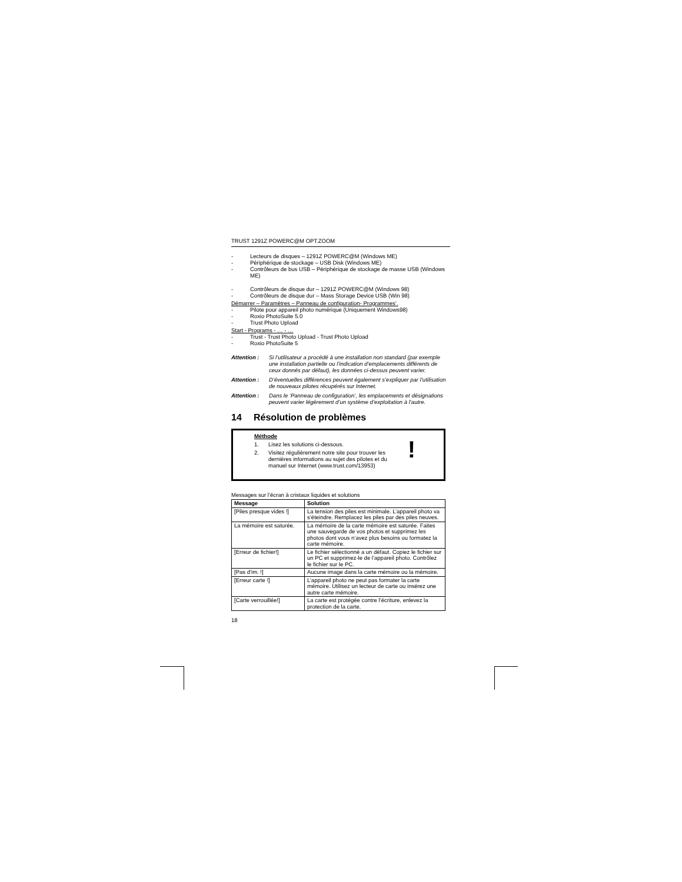TRUST 1291Z POWERC@M OPT.ZOOM
- Lecteurs de disques – 1291Z POWERC@M (Windows ME)
- Périphérique de stockage – USB Disk (Windows ME)
- Contrôleurs de bus USB – Périphérique de stockage de masse USB (Windows ME)
- Contrôleurs de disque dur – 1291Z POWERC@M (Windows 98)
- Contrôleurs de disque dur – Mass Storage Device USB (Win 98)
Démarrer – Paramètres – Panneau de configuration- Programmes’.
- Pilote pour appareil photo numérique (Uniquement Windows98)
- Roxio PhotoSuite 5.0
- Trust Photo Upload
Start - Programs - … - …
- Trust - Trust Photo Upload - Trust Photo Upload
- Roxio PhotoSuite 5
Attention : Si l’utilisateur a procédé à une installation non standard (par exemple une installation partielle ou l’indication d’emplacements différents de ceux donnés par défaut), les données ci-dessus peuvent varier.
Attention : D’éventuelles différences peuvent également s’expliquer par l’utilisation de nouveaux pilotes récupérés sur Internet.
Attention : Dans le ‘Panneau de configuration’, les emplacements et désignations peuvent varier légèrement d’un système d’exploitation à l’autre.
14 Résolution de problèmes
Méthode
1. Lisez les solutions ci-dessous.
2. Visitez régulièrement notre site pour trouver les dernières informations au sujet des pilotes et du manuel sur Internet (www.trust.com/13953)
!
Messages sur l’écran à cristaux liquides et solutions
| Message | Solution |
| --- | --- |
| [Piles presque vides !] | La tension des piles est minimale. L’appareil photo va s’éteindre. Remplacez les piles par des piles neuves. |
| La mémoire est saturée. | La mémoire de la carte mémoire est saturée. Faites une sauvegarde de vos photos et supprimez les photos dont vous n’avez plus besoins ou formatez la carte mémoire. |
| [Erreur de fichier!] | Le fichier sélectionné a un défaut. Copiez le fichier sur un PC et supprimez-le de l’appareil photo. Contrôlez le fichier sur le PC. |
| [Pas d’im. !] | Aucune image dans la carte mémoire ou la mémoire. |
| [Erreur carte !] | L’appareil photo ne peut pas formater la carte mémoire. Utilisez un lecteur de carte ou insérez une autre carte mémoire. |
| [Carte verrouillée!] | La carte est protégée contre l’écriture, enlevez la protection de la carte. |
18